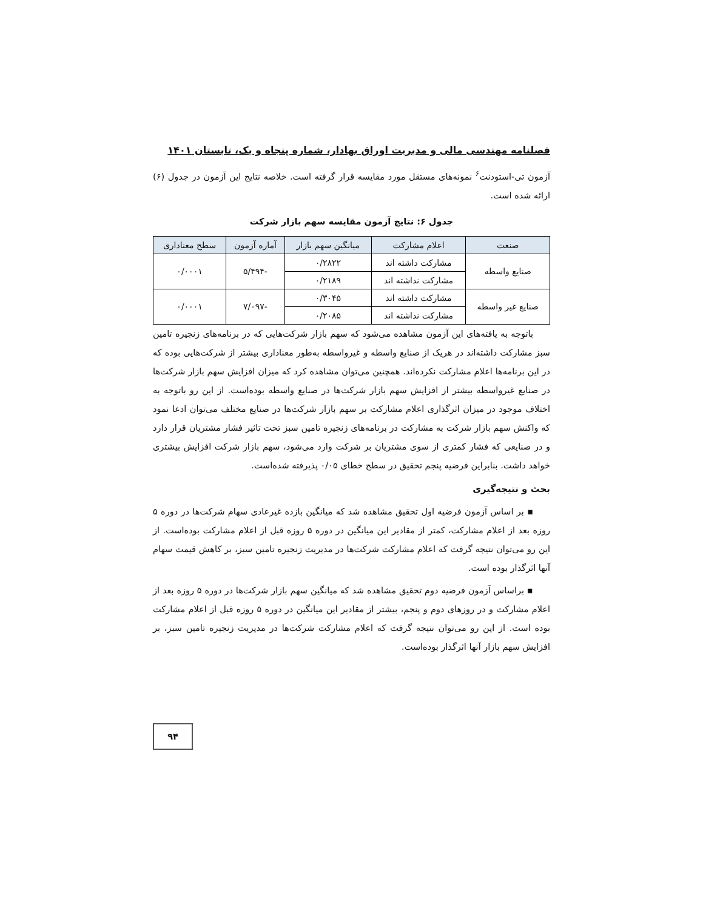فصلنامه مهندسی مالی و مدیریت اوراق بهادار، شماره پنجاه و یک، تابستان ۱۴۰۱
آزمون تی-استودنت<sup>۶</sup> نمونه‌های مستقل مورد مقایسه قرار گرفته است. خلاصه نتایج این آزمون در جدول (۶) ارائه شده است.
جدول ۶: نتایج آزمون مقایسه سهم بازار شرکت
| صنعت | اعلام مشارکت | میانگین سهم بازار | آماره آزمون | سطح معناداری |
| --- | --- | --- | --- | --- |
| صنایع واسطه | مشارکت داشته اند | ۰/۲۸۲۲ | -۵/۴۹۴ | ۰/۰۰۰۱ |
| | مشارکت نداشته اند | ۰/۲۱۸۹ | | |
| صنایع غیر واسطه | مشارکت داشته اند | ۰/۳۰۴۵ | -۷/۰۹۷ | ۰/۰۰۰۱ |
| | مشارکت نداشته اند | ۰/۲۰۸۵ | | |
باتوجه به یافته‌های این آزمون مشاهده می‌شود که سهم بازار شرکت‌هایی که در برنامه‌های زنجیره تامین سبز مشارکت داشته‌اند در هریک از صنایع واسطه و غیرواسطه به‌طور معناداری بیشتر از شرکت‌هایی بوده که در این برنامه‌ها اعلام مشارکت نکرده‌اند. همچنین می‌توان مشاهده کرد که میزان افزایش سهم بازار شرکت‌ها در صنایع غیرواسطه بیشتر از افزایش سهم بازار شرکت‌ها در صنایع واسطه بوده‌است. از این رو باتوجه به اختلاف موجود در میزان اثرگذاری اعلام مشارکت بر سهم بازار شرکت‌ها در صنایع مختلف می‌توان ادعا نمود که واکنش سهم بازار شرکت به مشارکت در برنامه‌های زنجیره تامین سبز تحت تاثیر فشار مشتریان قرار دارد و در صنایعی که فشار کمتری از سوی مشتریان بر شرکت وارد می‌شود، سهم بازار شرکت افزایش بیشتری خواهد داشت. بنابراین فرضیه پنجم تحقیق در سطح خطای ۰/۰۵ پذیرفته شده‌است.
بحث و نتیجه‌گیری
▪ بر اساس آزمون فرضیه اول تحقیق مشاهده شد که میانگین بازده غیرعادی سهام شرکت‌ها در دوره ۵ روزه بعد از اعلام مشارکت، کمتر از مقادیر این میانگین در دوره ۵ روزه قبل از اعلام مشارکت بوده‌است. از این رو می‌توان نتیجه گرفت که اعلام مشارکت شرکت‌ها در مدیریت زنجیره تامین سبز، بر کاهش قیمت سهام آنها اثرگذار بوده است.
▪ براساس آزمون فرضیه دوم تحقیق مشاهده شد که میانگین سهم بازار شرکت‌ها در دوره ۵ روزه بعد از اعلام مشارکت و در روزهای دوم و پنجم، بیشتر از مقادیر این میانگین در دوره ۵ روزه قبل از اعلام مشارکت بوده است. از این رو می‌توان نتیجه گرفت که اعلام مشارکت شرکت‌ها در مدیریت زنجیره تامین سبز، بر افزایش سهم بازار آنها اثرگذار بوده‌است.
۹۴